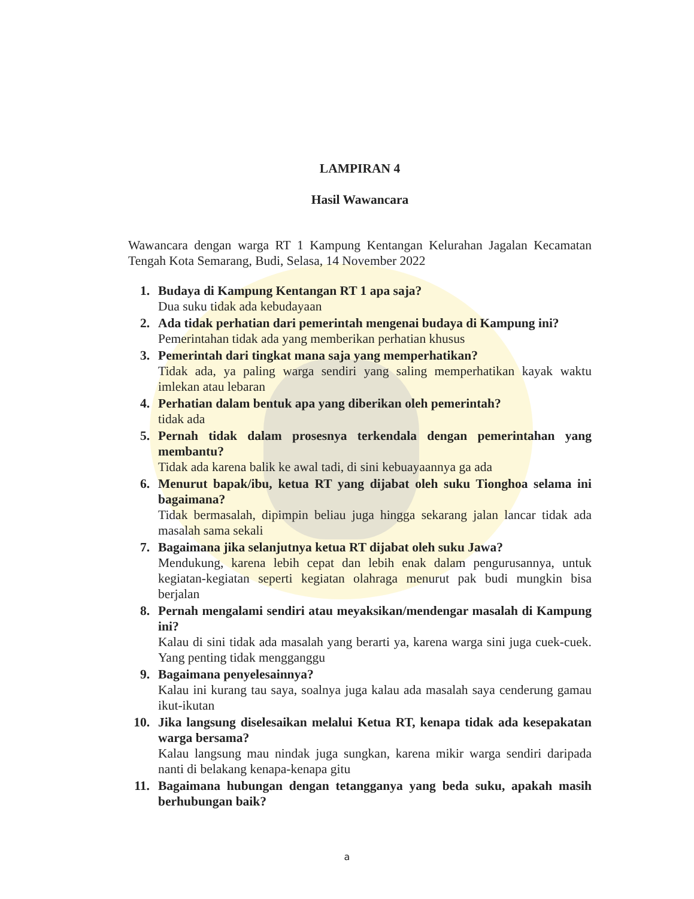LAMPIRAN 4
Hasil Wawancara
Wawancara dengan warga RT 1 Kampung Kentangan Kelurahan Jagalan Kecamatan Tengah Kota Semarang, Budi, Selasa, 14 November 2022
1. Budaya di Kampung Kentangan RT 1 apa saja?
Dua suku tidak ada kebudayaan
2. Ada tidak perhatian dari pemerintah mengenai budaya di Kampung ini?
Pemerintahan tidak ada yang memberikan perhatian khusus
3. Pemerintah dari tingkat mana saja yang memperhatikan?
Tidak ada, ya paling warga sendiri yang saling memperhatikan kayak waktu imlekan atau lebaran
4. Perhatian dalam bentuk apa yang diberikan oleh pemerintah?
tidak ada
5. Pernah tidak dalam prosesnya terkendala dengan pemerintahan yang membantu?
Tidak ada karena balik ke awal tadi, di sini kebuayaannya ga ada
6. Menurut bapak/ibu, ketua RT yang dijabat oleh suku Tionghoa selama ini bagaimana?
Tidak bermasalah, dipimpin beliau juga hingga sekarang jalan lancar tidak ada masalah sama sekali
7. Bagaimana jika selanjutnya ketua RT dijabat oleh suku Jawa?
Mendukung, karena lebih cepat dan lebih enak dalam pengurusannya, untuk kegiatan-kegiatan seperti kegiatan olahraga menurut pak budi mungkin bisa berjalan
8. Pernah mengalami sendiri atau meyaksikan/mendengar masalah di Kampung ini?
Kalau di sini tidak ada masalah yang berarti ya, karena warga sini juga cuek-cuek. Yang penting tidak mengganggu
9. Bagaimana penyelesainnya?
Kalau ini kurang tau saya, soalnya juga kalau ada masalah saya cenderung gamau ikut-ikutan
10.
Jika langsung diselesaikan melalui Ketua RT, kenapa tidak ada kesepakatan warga bersama?
Kalau langsung mau nindak juga sungkan, karena mikir warga sendiri daripada nanti di belakang kenapa-kenapa gitu
11.
Bagaimana hubungan dengan tetangganya yang beda suku, apakah masih berhubungan baik?
a